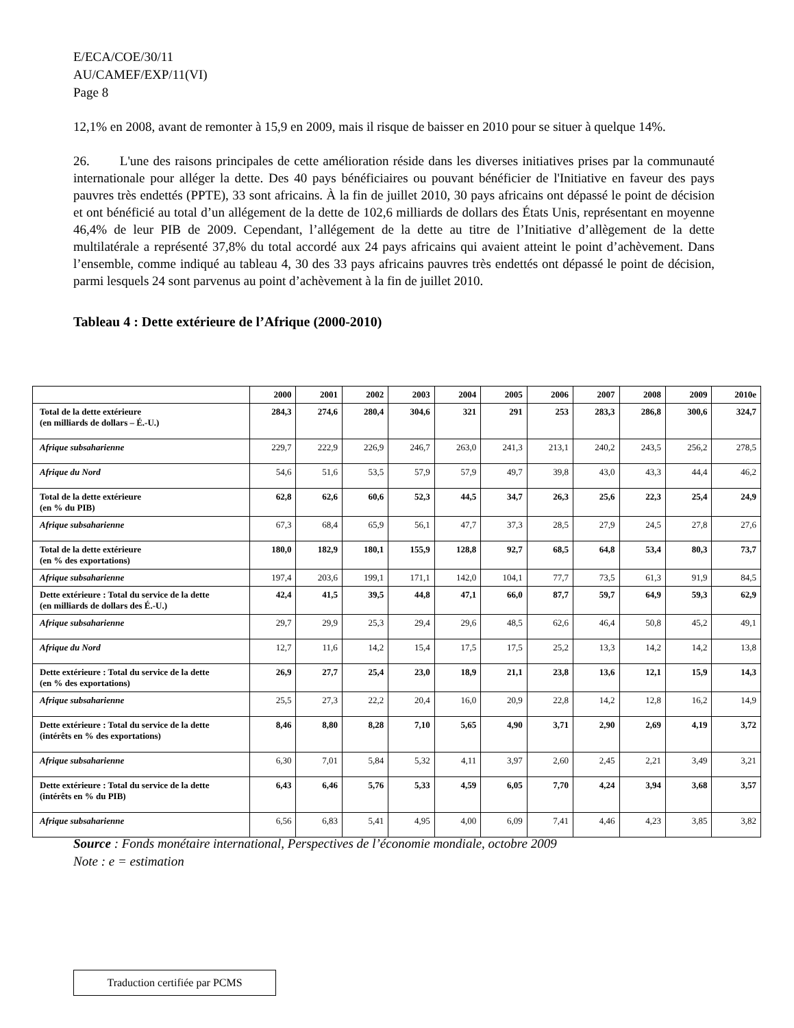E/ECA/COE/30/11
AU/CAMEF/EXP/11(VI)
Page 8
12,1% en 2008, avant de remonter à 15,9 en 2009, mais il risque de baisser en 2010 pour se situer à quelque 14%.
26. L'une des raisons principales de cette amélioration réside dans les diverses initiatives prises par la communauté internationale pour alléger la dette. Des 40 pays bénéficiaires ou pouvant bénéficier de l'Initiative en faveur des pays pauvres très endettés (PPTE), 33 sont africains. À la fin de juillet 2010, 30 pays africains ont dépassé le point de décision et ont bénéficié au total d’un allégement de la dette de 102,6 milliards de dollars des États Unis, représentant en moyenne 46,4% de leur PIB de 2009. Cependant, l’allégement de la dette au titre de l’Initiative d’allègement de la dette multilatérale a représenté 37,8% du total accordé aux 24 pays africains qui avaient atteint le point d’achèvement. Dans l’ensemble, comme indiqué au tableau 4, 30 des 33 pays africains pauvres très endettés ont dépassé le point de décision, parmi lesquels 24 sont parvenus au point d’achèvement à la fin de juillet 2010.
Tableau 4 : Dette extérieure de l’Afrique (2000-2010)
| | 2000 | 2001 | 2002 | 2003 | 2004 | 2005 | 2006 | 2007 | 2008 | 2009 | 2010e |
| --- | --- | --- | --- | --- | --- | --- | --- | --- | --- | --- | --- |
| Total de la dette extérieure (en milliards de dollars – É.-U.) | 284,3 | 274,6 | 280,4 | 304,6 | 321 | 291 | 253 | 283,3 | 286,8 | 300,6 | 324,7 |
| Afrique subsaharienne | 229,7 | 222,9 | 226,9 | 246,7 | 263,0 | 241,3 | 213,1 | 240,2 | 243,5 | 256,2 | 278,5 |
| Afrique du Nord | 54,6 | 51,6 | 53,5 | 57,9 | 57,9 | 49,7 | 39,8 | 43,0 | 43,3 | 44,4 | 46,2 |
| Total de la dette extérieure (en % du PIB) | 62,8 | 62,6 | 60,6 | 52,3 | 44,5 | 34,7 | 26,3 | 25,6 | 22,3 | 25,4 | 24,9 |
| Afrique subsaharienne | 67,3 | 68,4 | 65,9 | 56,1 | 47,7 | 37,3 | 28,5 | 27,9 | 24,5 | 27,8 | 27,6 |
| Total de la dette extérieure (en % des exportations) | 180,0 | 182,9 | 180,1 | 155,9 | 128,8 | 92,7 | 68,5 | 64,8 | 53,4 | 80,3 | 73,7 |
| Afrique subsaharienne | 197,4 | 203,6 | 199,1 | 171,1 | 142,0 | 104,1 | 77,7 | 73,5 | 61,3 | 91,9 | 84,5 |
| Dette extérieure : Total du service de la dette (en milliards de dollars des É.-U.) | 42,4 | 41,5 | 39,5 | 44,8 | 47,1 | 66,0 | 87,7 | 59,7 | 64,9 | 59,3 | 62,9 |
| Afrique subsaharienne | 29,7 | 29,9 | 25,3 | 29,4 | 29,6 | 48,5 | 62,6 | 46,4 | 50,8 | 45,2 | 49,1 |
| Afrique du Nord | 12,7 | 11,6 | 14,2 | 15,4 | 17,5 | 17,5 | 25,2 | 13,3 | 14,2 | 14,2 | 13,8 |
| Dette extérieure : Total du service de la dette (en % des exportations) | 26,9 | 27,7 | 25,4 | 23,0 | 18,9 | 21,1 | 23,8 | 13,6 | 12,1 | 15,9 | 14,3 |
| Afrique subsaharienne | 25,5 | 27,3 | 22,2 | 20,4 | 16,0 | 20,9 | 22,8 | 14,2 | 12,8 | 16,2 | 14,9 |
| Dette extérieure : Total du service de la dette (intérêts en % des exportations) | 8,46 | 8,80 | 8,28 | 7,10 | 5,65 | 4,90 | 3,71 | 2,90 | 2,69 | 4,19 | 3,72 |
| Afrique subsaharienne | 6,30 | 7,01 | 5,84 | 5,32 | 4,11 | 3,97 | 2,60 | 2,45 | 2,21 | 3,49 | 3,21 |
| Dette extérieure : Total du service de la dette (intérêts en % du PIB) | 6,43 | 6,46 | 5,76 | 5,33 | 4,59 | 6,05 | 7,70 | 4,24 | 3,94 | 3,68 | 3,57 |
| Afrique subsaharienne | 6,56 | 6,83 | 5,41 | 4,95 | 4,00 | 6,09 | 7,41 | 4,46 | 4,23 | 3,85 | 3,82 |
Source : Fonds monétaire international, Perspectives de l’économie mondiale, octobre 2009
Note : e = estimation
Traduction certifiée par PCMS